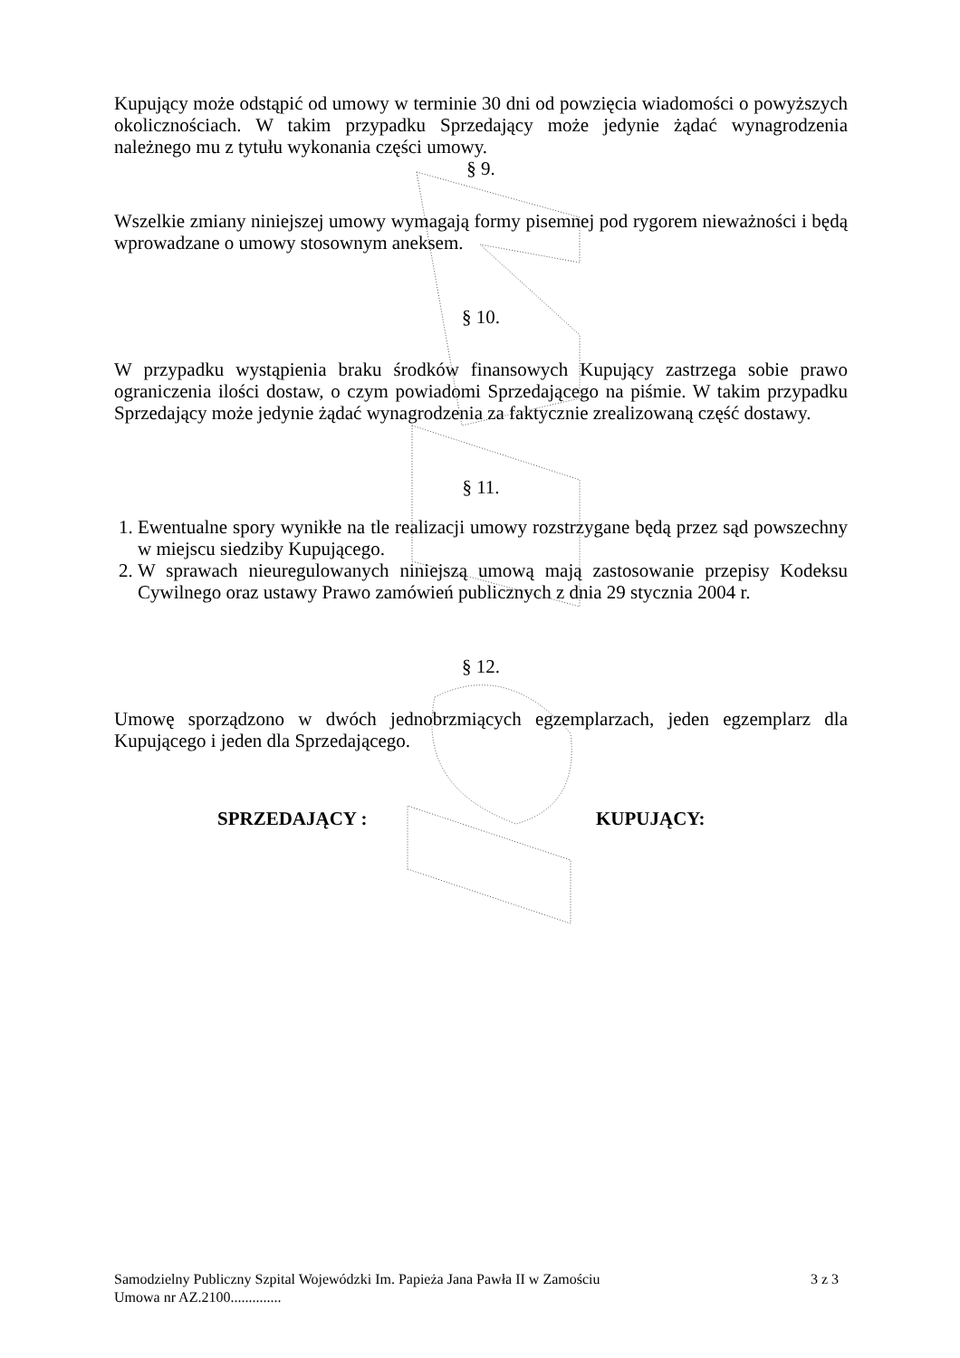Kupujący może odstąpić od umowy w terminie 30 dni od powzięcia wiadomości o powyższych okolicznościach. W takim przypadku Sprzedający może jedynie żądać wynagrodzenia należnego mu z tytułu wykonania części umowy.
§ 9.
Wszelkie zmiany niniejszej umowy wymagają formy pisemnej pod rygorem nieważności i będą wprowadzane o umowy stosownym aneksem.
§ 10.
W przypadku wystąpienia braku środków finansowych Kupujący zastrzega sobie prawo ograniczenia ilości dostaw, o czym powiadomi Sprzedającego na piśmie. W takim przypadku Sprzedający może jedynie żądać wynagrodzenia za faktycznie zrealizowaną część dostawy.
§ 11.
1. Ewentualne spory wynikłe na tle realizacji umowy rozstrzygane będą przez sąd powszechny w miejscu siedziby Kupującego.
2. W sprawach nieuregulowanych niniejszą umową mają zastosowanie przepisy Kodeksu Cywilnego oraz ustawy Prawo zamówień publicznych z dnia 29 stycznia 2004 r.
§ 12.
Umowę sporządzono w dwóch jednobrzmiących egzemplarzach, jeden egzemplarz dla Kupującego i jeden dla Sprzedającego.
SPRZEDAJĄCY : KUPUJĄCY:
Samodzielny Publiczny Szpital Wojewódzki Im. Papieża Jana Pawła II w Zamościu 3 z 3
Umowa nr AZ.2100..............